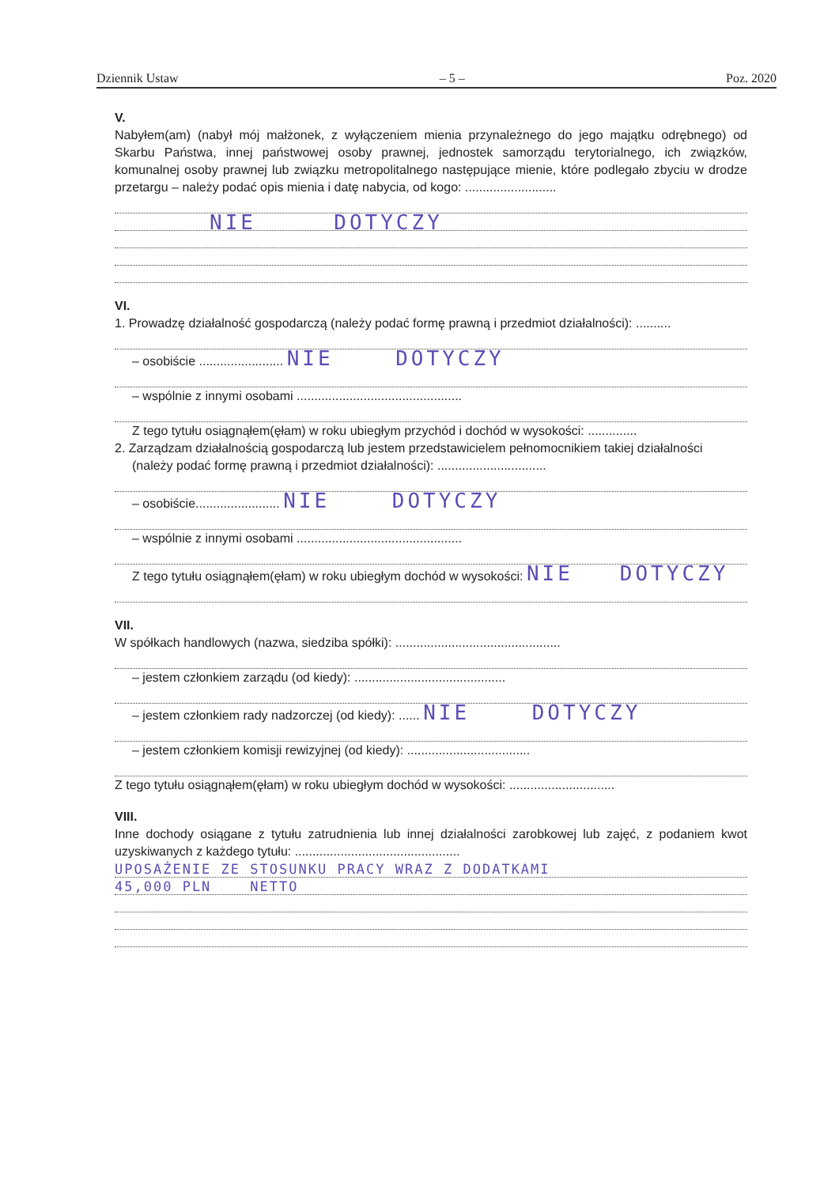Dziennik Ustaw – 5 – Poz. 2020
V.
Nabyłem(am) (nabył mój małżonek, z wyłączeniem mienia przynależnego do jego majątku odrębnego) od Skarbu Państwa, innej państwowej osoby prawnej, jednostek samorządu terytorialnego, ich związków, komunalnej osoby prawnej lub związku metropolitalnego następujące mienie, które podlegało zbyciu w drodze przetargu – należy podać opis mienia i datę nabycia, od kogo: ..........................
NIE DOTYCZY
VI.
1. Prowadzę działalność gospodarczą (należy podać formę prawną i przedmiot działalności): ..........
– osobiście ........................ NIE DOTYCZY
– wspólnie z innymi osobami ...............................................
Z tego tytułu osiągnąłem(ęłam) w roku ubiegłym przychód i dochód w wysokości: ..............
2. Zarządzam działalnością gospodarczą lub jestem przedstawicielem pełnomocnikiem takiej działalności
(należy podać formę prawną i przedmiot działalności): ...............................
– osobiście........................ NIE DOTYCZY
– wspólnie z innymi osobami ...............................................
Z tego tytułu osiągnąłem(ęłam) w roku ubiegłym dochód w wysokości: NIE DOTYCZY
VII.
W spółkach handlowych (nazwa, siedziba spółki): ...............................................
– jestem członkiem zarządu (od kiedy): ...........................................
– jestem członkiem rady nadzorczej (od kiedy): ...... NIE DOTYCZY
– jestem członkiem komisji rewizyjnej (od kiedy): ...................................
Z tego tytułu osiągnąłem(ęłam) w roku ubiegłym dochód w wysokości: ..............................
VIII.
Inne dochody osiągane z tytułu zatrudnienia lub innej działalności zarobkowej lub zajęć, z podaniem kwot uzyskiwanych z każdego tytułu: ...............................................
UPOSAŻENIE ZE STOSUNKU PRACY WRAZ Z DODATKAMI
45,000 PLN NETTO